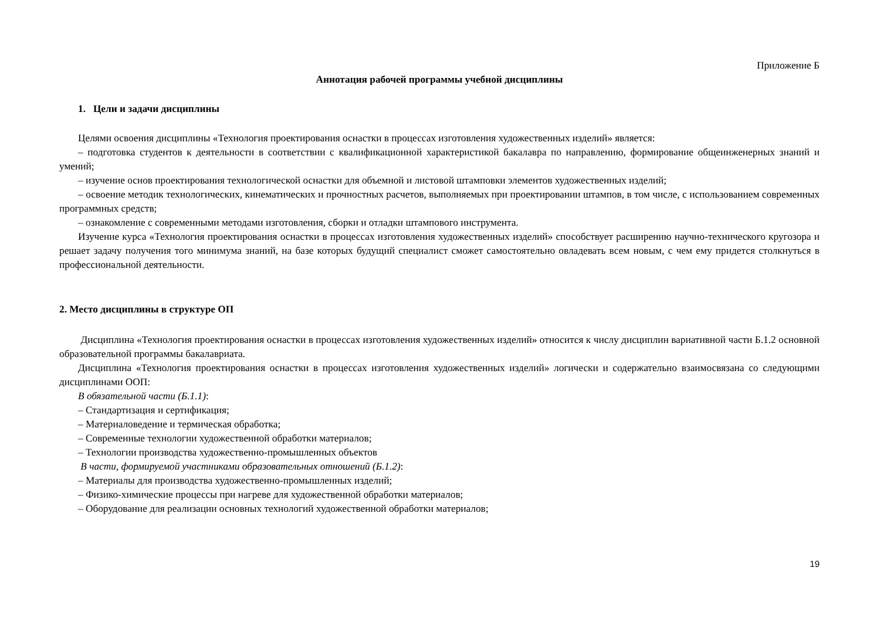Приложение Б
Аннотация рабочей программы учебной дисциплины
1. Цели и задачи дисциплины
Целями освоения дисциплины «Технология проектирования оснастки в процессах изготовления художественных изделий» является:
– подготовка студентов к деятельности в соответствии с квалификационной характеристикой бакалавра по направлению, формирование общеинженерных знаний и умений;
– изучение основ проектирования технологической оснастки для объемной и листовой штамповки элементов художественных изделий;
– освоение методик технологических, кинематических и прочностных расчетов, выполняемых при проектировании штампов, в том числе, с использованием современных программных средств;
– ознакомление с современными методами изготовления, сборки и отладки штампового инструмента.
Изучение курса «Технология проектирования оснастки в процессах изготовления художественных изделий» способствует расширению научно-технического кругозора и решает задачу получения того минимума знаний, на базе которых будущий специалист сможет самостоятельно овладевать всем новым, с чем ему придется столкнуться в профессиональной деятельности.
2. Место дисциплины в структуре ОП
Дисциплина «Технология проектирования оснастки в процессах изготовления художественных изделий» относится к числу дисциплин вариативной части Б.1.2 основной образовательной программы бакалавриата.
Дисциплина «Технология проектирования оснастки в процессах изготовления художественных изделий» логически и содержательно взаимосвязана со следующими дисциплинами ООП:
В обязательной части (Б.1.1):
– Стандартизация и сертификация;
– Материаловедение и термическая обработка;
– Современные технологии художественной обработки материалов;
– Технологии производства художественно-промышленных объектов
В части, формируемой участниками образовательных отношений (Б.1.2):
– Материалы для производства художественно-промышленных изделий;
– Физико-химические процессы при нагреве для художественной обработки материалов;
– Оборудование для реализации основных технологий художественной обработки материалов;
19